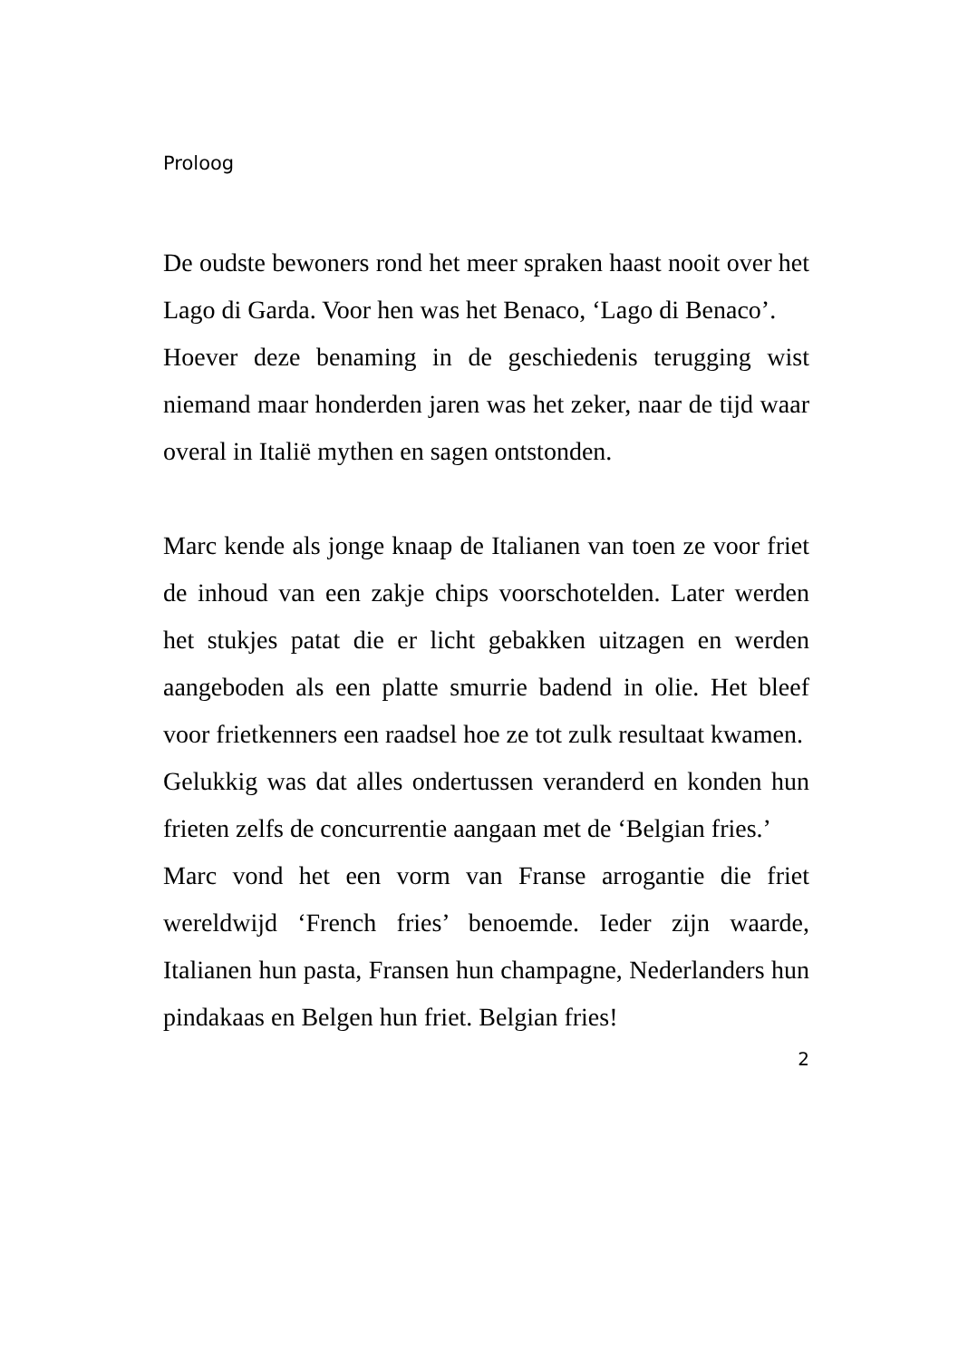Proloog
De oudste bewoners rond het meer spraken haast nooit over het Lago di Garda. Voor hen was het Benaco, ‘Lago di Benaco’.
Hoever deze benaming in de geschiedenis terugging wist niemand maar honderden jaren was het zeker, naar de tijd waar overal in Italië mythen en sagen ontstonden.
Marc kende als jonge knaap de Italianen van toen ze voor friet de inhoud van een zakje chips voorschotelden. Later werden het stukjes patat die er licht gebakken uitzagen en werden aangeboden als een platte smurrie badend in olie. Het bleef voor frietkenners een raadsel hoe ze tot zulk resultaat kwamen.
Gelukkig was dat alles ondertussen veranderd en konden hun frieten zelfs de concurrentie aangaan met de ‘Belgian fries.’
Marc vond het een vorm van Franse arrogantie die friet wereldwijd ‘French fries’ benoemde. Ieder zijn waarde, Italianen hun pasta, Fransen hun champagne, Nederlanders hun pindakaas en Belgen hun friet. Belgian fries!
2